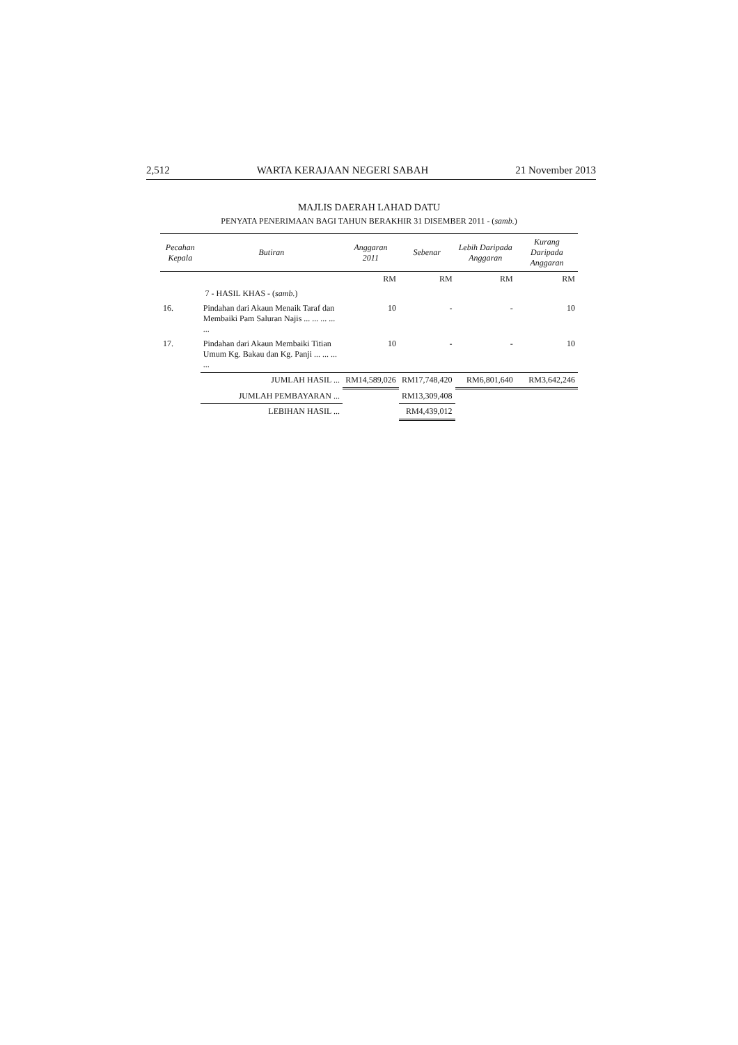2,512 WARTA KERAJAAN NEGERI SABAH 21 November 2013
MAJLIS DAERAH LAHAD DATU
PENYATA PENERIMAAN BAGI TAHUN BERAKHIR 31 DISEMBER 2011 - (samb.)
| Pecahan Kepala | Butiran | Anggaran 2011 | Sebenar | Lebih Daripada Anggaran | Kurang Daripada Anggaran |
| --- | --- | --- | --- | --- | --- |
| | | RM | RM | RM | RM |
| 7 - HASIL KHAS - ( samb. ) | | | | | |
| 16. | Pindahan dari Akaun Menaik Taraf dan Membaiki Pam Saluran Najis ... ... ... ... ... | 10 | - | - | 10 |
| 17. | Pindahan dari Akaun Membaiki Titian Umum Kg. Bakau dan Kg. Panji ... ... ... ... | 10 | - | - | 10 |
| | JUMLAH HASIL ... | RM14,589,026 | RM17,748,420 | RM6,801,640 | RM3,642,246 |
| | JUMLAH PEMBAYARAN ... | | RM13,309,408 | | |
| | LEBIHAN HASIL ... | | RM4,439,012 | | |